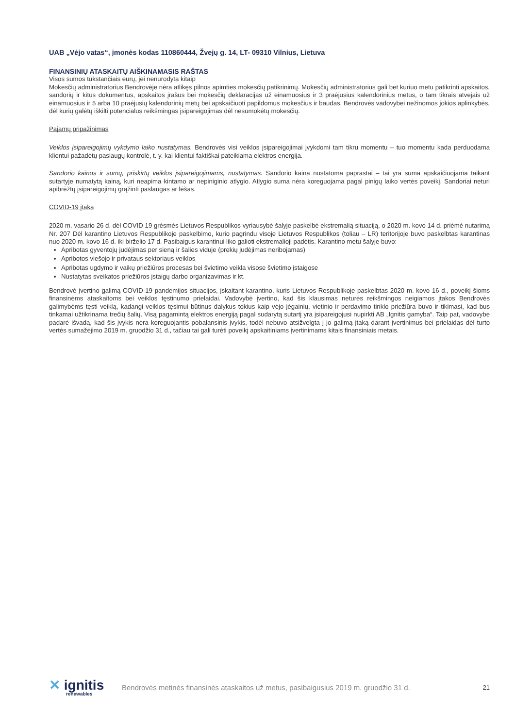UAB „Vėjo vatas“, įmonės kodas 110860444, Žvejų g. 14, LT- 09310 Vilnius, Lietuva
FINANSINIŲ ATASKAITŲ AIŠKINAMASIS RAŠTAS
Visos sumos tūkstančiais eurų, jei nenurodyta kitaip
Mokesčių administratorius Bendrovėje nėra atlikęs pilnos apimties mokesčių patikrinimų. Mokesčių administratorius gali bet kuriuo metu patikrinti apskaitos, sandorių ir kitus dokumentus, apskaitos įrašus bei mokesčių deklaracijas už einamuosius ir 3 praėjusius kalendorinius metus, o tam tikrais atvejais už einamuosius ir 5 arba 10 praėjusių kalendorinių metų bei apskaičiuoti papildomus mokesčius ir baudas. Bendrovės vadovybei nežinomos jokios aplinkybės, dėl kurių galėtų iškilti potencialus reikšmingas įsipareigojimas dėl nesumokėtų mokesčių.
Pajamų pripažinimas
Veiklos įsipareigojimų vykdymo laiko nustatymas. Bendrovės visi veiklos įsipareigojimai įvykdomi tam tikru momentu – tuo momentu kada perduodama klientui pažadėtų paslaugų kontrolė, t. y. kai klientui faktiškai pateikiama elektros energija.
Sandorio kainos ir sumų, priskirtų veiklos įsipareigojimams, nustatymas. Sandorio kaina nustatoma paprastai – tai yra suma apskaičiuojama taikant sutartyje numatytą kainą, kuri neapima kintamo ar nepiniginio atlygio. Atlygio suma nėra koreguojama pagal pinigų laiko vertės poveikį. Sandoriai neturi apibrėžtų įsipareigojimų grąžinti paslaugas ar lėšas.
COVID-19 įtaka
2020 m. vasario 26 d. dėl COVID 19 grėsmės Lietuvos Respublikos vyriausybė šalyje paskelbė ekstremalią situaciją, o 2020 m. kovo 14 d. priėmė nutarimą Nr. 207 Dėl karantino Lietuvos Respublikoje paskelbimo, kurio pagrindu visoje Lietuvos Respublikos (toliau – LR) teritorijoje buvo paskelbtas karantinas nuo 2020 m. kovo 16 d. iki birželio 17 d. Pasibaigus karantinui liko galioti ekstremalioji padėtis. Karantino metu šalyje buvo:
Apribotas gyventojų judėjimas per sieną ir šalies viduje (prekių judėjimas neribojamas)
Apribotos viešojo ir privataus sektoriaus veiklos
Apribotas ugdymo ir vaikų priežiūros procesas bei švietimo veikla visose švietimo įstaigose
Nustatytas sveikatos priežiūros įstaigų darbo organizavimas ir kt.
Bendrovė įvertino galimą COVID-19 pandemijos situacijos, įskaitant karantino, kuris Lietuvos Respublikoje paskelbtas 2020 m. kovo 16 d., poveikį šioms finansinėms ataskaitoms bei veiklos tęstinumo prielaidai. Vadovybė įvertino, kad šis klausimas neturės reikšmingos neigiamos įtakos Bendrovės galimybėms tęsti veiklą, kadangi veiklos tęsimui būtinus dalykus tokius kaip vėjo jėgainių, vietinio ir perdavimo tinklo priežiūra buvo ir tikimasi, kad bus tinkamai užtikrinama trečių šalių. Visą pagamintą elektros energiją pagal sudarytą sutartį yra įsipareigojusi nupirkti AB „Ignitis gamyba“. Taip pat, vadovybė padarė išvadą, kad šis įvykis nėra koreguojantis pobalansinis įvykis, todėl nebuvo atsižvelgta į jo galimą įtaką darant įvertinimus bei prielaidas dėl turto vertės sumažėjimo 2019 m. gruodžio 31 d., tačiau tai gali turėti poveikį apskaitiniams įvertinimams kitais finansiniais metais.
✕ ignitis
renewables
Bendrovės metinės finansinės ataskaitos už metus, pasibaigusius 2019 m. gruodžio 31 d.
21